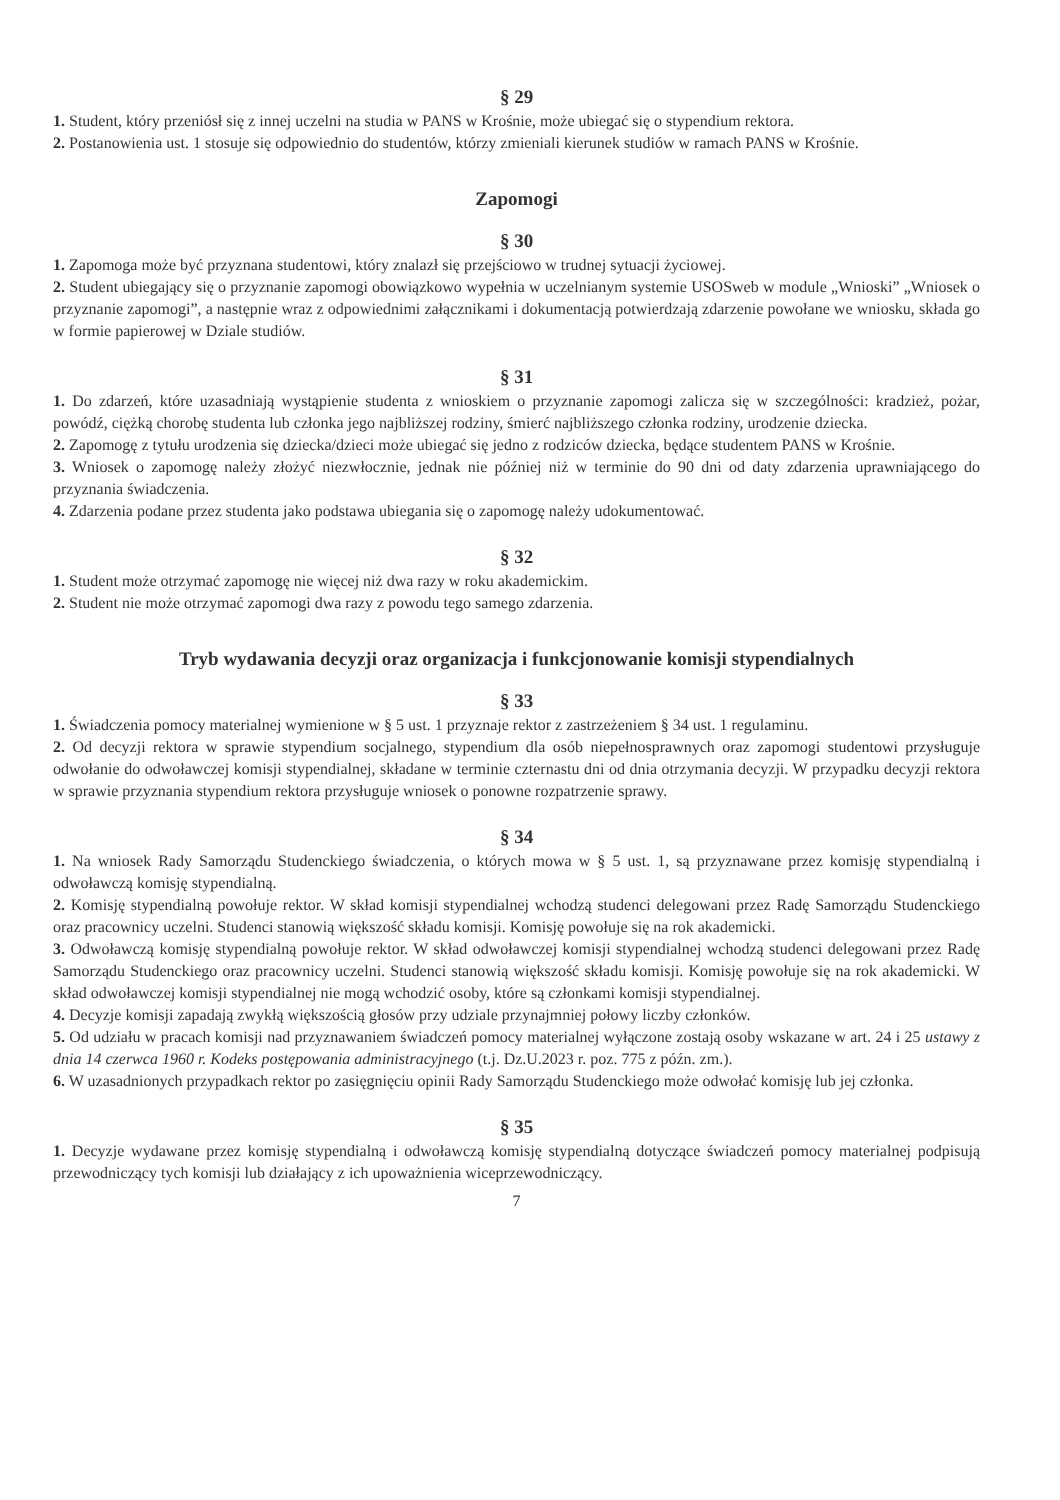§ 29
1. Student, który przeniósł się z innej uczelni na studia w PANS w Krośnie, może ubiegać się o stypendium rektora.
2. Postanowienia ust. 1 stosuje się odpowiednio do studentów, którzy zmieniali kierunek studiów w ramach PANS w Krośnie.
Zapomogi
§ 30
1. Zapomoga może być przyznana studentowi, który znalazł się przejściowo w trudnej sytuacji życiowej.
2. Student ubiegający się o przyznanie zapomogi obowiązkowo wypełnia w uczelnianym systemie USOSweb w module „Wnioski” „Wniosek o przyznanie zapomogi”, a następnie wraz z odpowiednimi załącznikami i dokumentacją potwierdzają zdarzenie powołane we wniosku, składa go w formie papierowej w Dziale studiów.
§ 31
1. Do zdarzeń, które uzasadniają wystąpienie studenta z wnioskiem o przyznanie zapomogi zalicza się w szczególności: kradzież, pożar, powódź, ciężką chorobę studenta lub członka jego najbliższej rodziny, śmierć najbliższego członka rodziny, urodzenie dziecka.
2. Zapomogę z tytułu urodzenia się dziecka/dzieci może ubiegać się jedno z rodziców dziecka, będące studentem PANS w Krośnie.
3. Wniosek o zapomogę należy złożyć niezwłocznie, jednak nie później niż w terminie do 90 dni od daty zdarzenia uprawniającego do przyznania świadczenia.
4. Zdarzenia podane przez studenta jako podstawa ubiegania się o zapomogę należy udokumentować.
§ 32
1. Student może otrzymać zapomogę nie więcej niż dwa razy w roku akademickim.
2. Student nie może otrzymać zapomogi dwa razy z powodu tego samego zdarzenia.
Tryb wydawania decyzji oraz organizacja i funkcjonowanie komisji stypendialnych
§ 33
1. Świadczenia pomocy materialnej wymienione w § 5 ust. 1 przyznaje rektor z zastrzeżeniem § 34 ust. 1 regulaminu.
2. Od decyzji rektora w sprawie stypendium socjalnego, stypendium dla osób niepełnosprawnych oraz zapomogi studentowi przysługuje odwołanie do odwoławczej komisji stypendialnej, składane w terminie czternastu dni od dnia otrzymania decyzji. W przypadku decyzji rektora w sprawie przyznania stypendium rektora przysługuje wniosek o ponowne rozpatrzenie sprawy.
§ 34
1. Na wniosek Rady Samorządu Studenckiego świadczenia, o których mowa w § 5 ust. 1, są przyznawane przez komisję stypendialną i odwoławczą komisję stypendialną.
2. Komisję stypendialną powołuje rektor. W skład komisji stypendialnej wchodzą studenci delegowani przez Radę Samorządu Studenckiego oraz pracownicy uczelni. Studenci stanowią większość składu komisji. Komisję powołuje się na rok akademicki.
3. Odwoławczą komisję stypendialną powołuje rektor. W skład odwoławczej komisji stypendialnej wchodzą studenci delegowani przez Radę Samorządu Studenckiego oraz pracownicy uczelni. Studenci stanowią większość składu komisji. Komisję powołuje się na rok akademicki. W skład odwoławczej komisji stypendialnej nie mogą wchodzić osoby, które są członkami komisji stypendialnej.
4. Decyzje komisji zapadają zwykłą większością głosów przy udziale przynajmniej połowy liczby członków.
5. Od udziału w pracach komisji nad przyznawaniem świadczeń pomocy materialnej wyłączone zostają osoby wskazane w art. 24 i 25 ustawy z dnia 14 czerwca 1960 r. Kodeks postępowania administracyjnego (t.j. Dz.U.2023 r. poz. 775 z późn. zm.).
6. W uzasadnionych przypadkach rektor po zasięgnięciu opinii Rady Samorządu Studenckiego może odwołać komisję lub jej członka.
§ 35
1. Decyzje wydawane przez komisję stypendialną i odwoławczą komisję stypendialną dotyczące świadczeń pomocy materialnej podpisują przewodniczący tych komisji lub działający z ich upoważnienia wiceprzewodniczący.
7